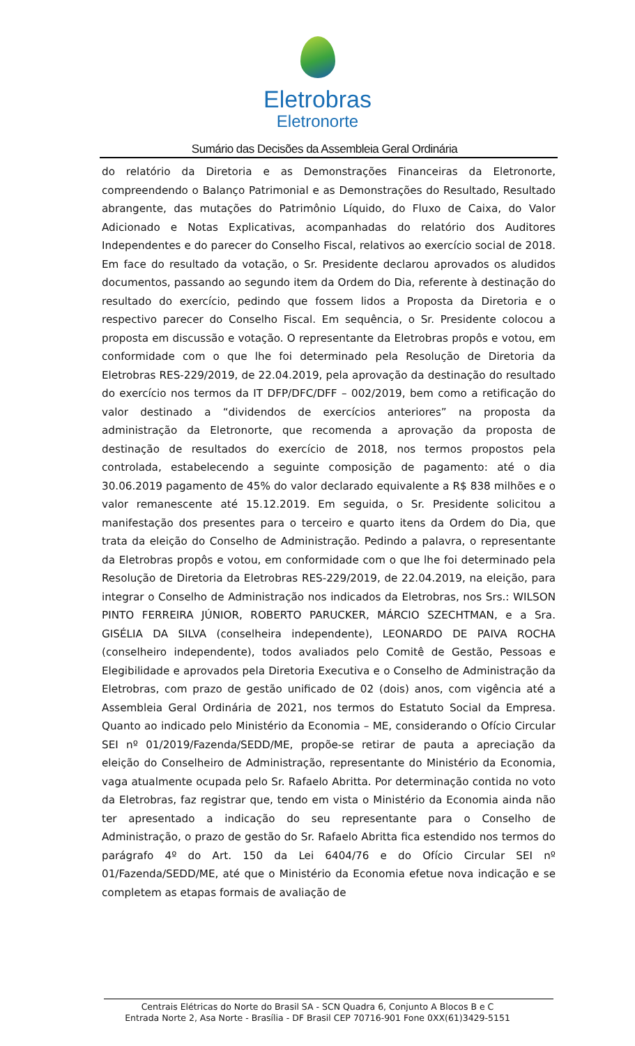Eletrobras
Eletronorte
Sumário das Decisões da Assembleia Geral Ordinária
do relatório da Diretoria e as Demonstrações Financeiras da Eletronorte, compreendendo o Balanço Patrimonial e as Demonstrações do Resultado, Resultado abrangente, das mutações do Patrimônio Líquido, do Fluxo de Caixa, do Valor Adicionado e Notas Explicativas, acompanhadas do relatório dos Auditores Independentes e do parecer do Conselho Fiscal, relativos ao exercício social de 2018. Em face do resultado da votação, o Sr. Presidente declarou aprovados os aludidos documentos, passando ao segundo item da Ordem do Dia, referente à destinação do resultado do exercício, pedindo que fossem lidos a Proposta da Diretoria e o respectivo parecer do Conselho Fiscal. Em sequência, o Sr. Presidente colocou a proposta em discussão e votação. O representante da Eletrobras propôs e votou, em conformidade com o que lhe foi determinado pela Resolução de Diretoria da Eletrobras RES-229/2019, de 22.04.2019, pela aprovação da destinação do resultado do exercício nos termos da IT DFP/DFC/DFF – 002/2019, bem como a retificação do valor destinado a “dividendos de exercícios anteriores” na proposta da administração da Eletronorte, que recomenda a aprovação da proposta de destinação de resultados do exercício de 2018, nos termos propostos pela controlada, estabelecendo a seguinte composição de pagamento: até o dia 30.06.2019 pagamento de 45% do valor declarado equivalente a R$ 838 milhões e o valor remanescente até 15.12.2019. Em seguida, o Sr. Presidente solicitou a manifestação dos presentes para o terceiro e quarto itens da Ordem do Dia, que trata da eleição do Conselho de Administração. Pedindo a palavra, o representante da Eletrobras propôs e votou, em conformidade com o que lhe foi determinado pela Resolução de Diretoria da Eletrobras RES-229/2019, de 22.04.2019, na eleição, para integrar o Conselho de Administração nos indicados da Eletrobras, nos Srs.: WILSON PINTO FERREIRA JÚNIOR, ROBERTO PARUCKER, MÁRCIO SZECHTMAN, e a Sra. GISÉLIA DA SILVA (conselheira independente), LEONARDO DE PAIVA ROCHA (conselheiro independente), todos avaliados pelo Comitê de Gestão, Pessoas e Elegibilidade e aprovados pela Diretoria Executiva e o Conselho de Administração da Eletrobras, com prazo de gestão unificado de 02 (dois) anos, com vigência até a Assembleia Geral Ordinária de 2021, nos termos do Estatuto Social da Empresa. Quanto ao indicado pelo Ministério da Economia – ME, considerando o Ofício Circular SEI nº 01/2019/Fazenda/SEDD/ME, propõe-se retirar de pauta a apreciação da eleição do Conselheiro de Administração, representante do Ministério da Economia, vaga atualmente ocupada pelo Sr. Rafaelo Abritta. Por determinação contida no voto da Eletrobras, faz registrar que, tendo em vista o Ministério da Economia ainda não ter apresentado a indicação do seu representante para o Conselho de Administração, o prazo de gestão do Sr. Rafaelo Abritta fica estendido nos termos do parágrafo 4º do Art. 150 da Lei 6404/76 e do Ofício Circular SEI nº 01/Fazenda/SEDD/ME, até que o Ministério da Economia efetue nova indicação e se completem as etapas formais de avaliação de
Centrais Elétricas do Norte do Brasil SA - SCN Quadra 6, Conjunto A Blocos B e C
Entrada Norte 2, Asa Norte - Brasília - DF Brasil CEP 70716-901 Fone 0XX(61)3429-5151